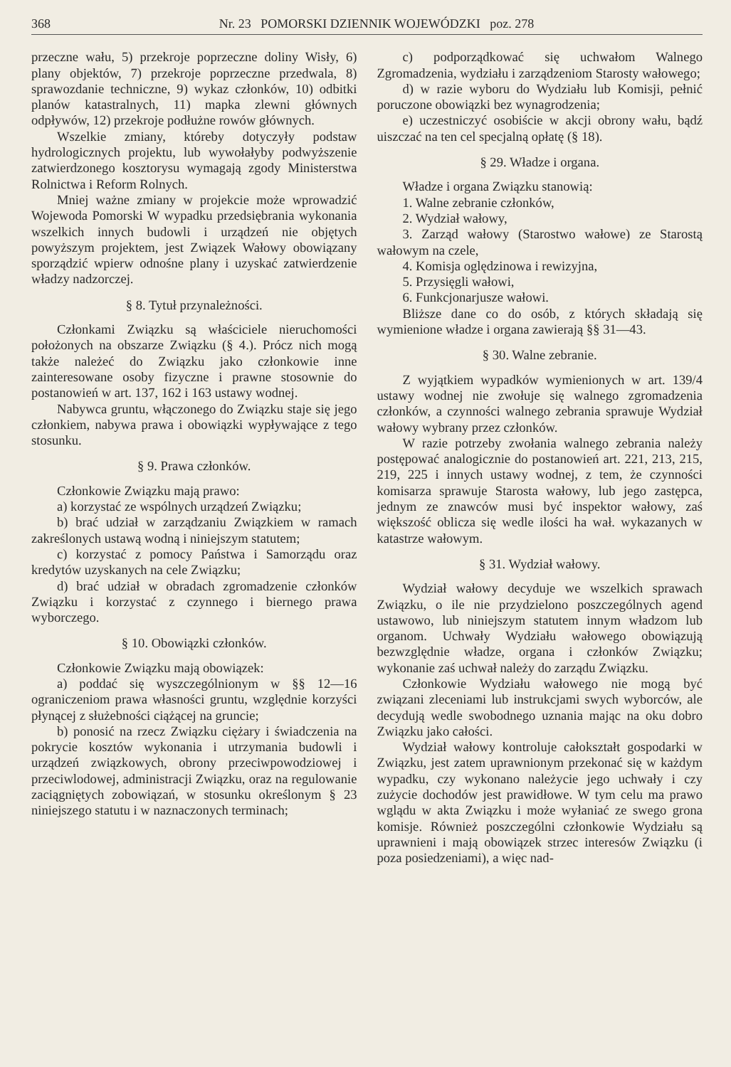368 Nr. 23 POMORSKI DZIENNIK WOJEWÓDZKI poz. 278
przeczne wału, 5) przekroje poprzeczne doliny Wisły, 6) plany objektów, 7) przekroje poprzeczne przedwala, 8) sprawozdanie techniczne, 9) wykaz członków, 10) odbitki planów katastralnych, 11) mapka zlewni głównych odpływów, 12) przekroje podłużne rowów głównych.
Wszelkie zmiany, któreby dotyczyły podstaw hydrologicznych projektu, lub wywołałyby podwyższenie zatwierdzonego kosztorysu wymagają zgody Ministerstwa Rolnictwa i Reform Rolnych.
Mniej ważne zmiany w projekcie może wprowadzić Wojewoda Pomorski W wypadku przedsiębrania wykonania wszelkich innych budowli i urządzeń nie objętych powyższym projektem, jest Związek Wałowy obowiązany sporządzić wpierw odnośne plany i uzyskać zatwierdzenie władzy nadzorczej.
§ 8. Tytuł przynależności.
Członkami Związku są właściciele nieruchomości położonych na obszarze Związku (§ 4.). Prócz nich mogą także należeć do Związku jako członkowie inne zainteresowane osoby fizyczne i prawne stosownie do postanowień w art. 137, 162 i 163 ustawy wodnej.
Nabywca gruntu, włączonego do Związku staje się jego członkiem, nabywa prawa i obowiązki wypływające z tego stosunku.
§ 9. Prawa członków.
Członkowie Związku mają prawo:
a) korzystać ze wspólnych urządzeń Związku;
b) brać udział w zarządzaniu Związkiem w ramach zakreślonych ustawą wodną i niniejszym statutem;
c) korzystać z pomocy Państwa i Samorządu oraz kredytów uzyskanych na cele Związku;
d) brać udział w obradach zgromadzenie członków Związku i korzystać z czynnego i biernego prawa wyborczego.
§ 10. Obowiązki członków.
Członkowie Związku mają obowiązek:
a) poddać się wyszczególnionym w §§ 12—16 ograniczeniom prawa własności gruntu, względnie korzyści płynącej z służebności ciążącej na gruncie;
b) ponosić na rzecz Związku ciężary i świadczenia na pokrycie kosztów wykonania i utrzymania budowli i urządzeń związkowych, obrony przeciwpowodziowej i przeciwlodowej, administracji Związku, oraz na regulowanie zaciągniętych zobowiązań, w stosunku określonym § 23 niniejszego statutu i w naznaczonych terminach;
c) podporządkować się uchwałom Walnego Zgromadzenia, wydziału i zarządzeniom Starosty wałowego;
d) w razie wyboru do Wydziału lub Komisji, pełnić poruczone obowiązki bez wynagrodzenia;
e) uczestniczyć osobiście w akcji obrony wału, bądź uiszczać na ten cel specjalną opłatę (§ 18).
§ 29. Władze i organa.
Władze i organa Związku stanowią:
1. Walne zebranie członków,
2. Wydział wałowy,
3. Zarząd wałowy (Starostwo wałowe) ze Starostą wałowym na czele,
4. Komisja oględzinowa i rewizyjna,
5. Przysięgli wałowi,
6. Funkcjonarjusze wałowi.
Bliższe dane co do osób, z których składają się wymienione władze i organa zawierają §§ 31—43.
§ 30. Walne zebranie.
Z wyjątkiem wypadków wymienionych w art. 139/4 ustawy wodnej nie zwołuje się walnego zgromadzenia członków, a czynności walnego zebrania sprawuje Wydział wałowy wybrany przez członków.
W razie potrzeby zwołania walnego zebrania należy postępować analogicznie do postanowień art. 221, 213, 215, 219, 225 i innych ustawy wodnej, z tem, że czynności komisarza sprawuje Starosta wałowy, lub jego zastępca, jednym ze znawców musi być inspektor wałowy, zaś większość oblicza się wedle ilości ha wał. wykazanych w katastrze wałowym.
§ 31. Wydział wałowy.
Wydział wałowy decyduje we wszelkich sprawach Związku, o ile nie przydzielono poszczególnych agend ustawowo, lub niniejszym statutem innym władzom lub organom. Uchwały Wydziału wałowego obowiązują bezwzględnie władze, organa i członków Związku; wykonanie zaś uchwał należy do zarządu Związku.
Członkowie Wydziału wałowego nie mogą być związani zleceniami lub instrukcjami swych wyborców, ale decydują wedle swobodnego uznania mając na oku dobro Związku jako całości.
Wydział wałowy kontroluje całokształt gospodarki w Związku, jest zatem uprawnionym przekonać się w każdym wypadku, czy wykonano należycie jego uchwały i czy zużycie dochodów jest prawidłowe. W tym celu ma prawo wglądu w akta Związku i może wyłaniać ze swego grona komisje. Również poszczególni członkowie Wydziału są uprawnieni i mają obowiązek strzec interesów Związku (i poza posiedzeniami), a więc nad-